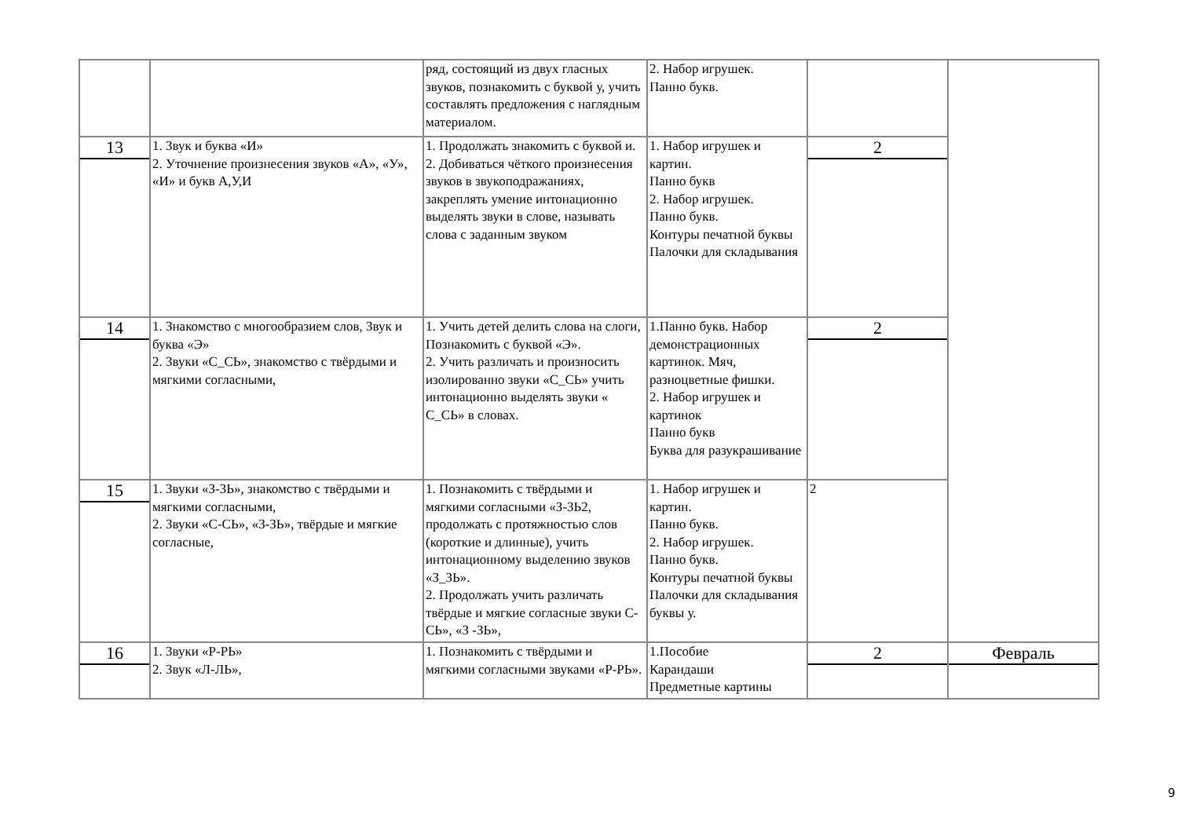| | | ряд, состоящий из двух гласных звуков, познакомить с буквой у, учить составлять предложения с наглядным материалом. | 2. Набор игрушек. Панно букв. | | |
| 13 | 1. Звук и буква «И» 2. Уточнение произнесения звуков «А», «У», «И» и букв А,У,И | 1. Продолжать знакомить с буквой и. 2. Добиваться чёткого произнесения звуков в звукоподражаниях, закреплять умение интонационно выделять звуки в слове, называть слова с заданным звуком | 1. Набор игрушек и картин. Панно букв 2. Набор игрушек. Панно букв. Контуры печатной буквы Палочки для складывания | 2 | |
| 14 | 1. Знакомство с многообразием слов, Звук и буква «Э» 2. Звуки «С_СЬ», знакомство с твёрдыми и мягкими согласными, | 1. Учить детей делить слова на слоги, Познакомить с буквой «Э». 2. Учить различать и произносить изолированно звуки «С_СЬ» учить интонационно выделять звуки « С_СЬ» в словах. | 1.Панно букв. Набор демонстрационных картинок. Мяч, разноцветные фишки. 2. Набор игрушек и картинок Панно букв Буква для разукрашивание | 2 | |
| 15 | 1. Звуки «З-ЗЬ», знакомство с твёрдыми и мягкими согласными, 2. Звуки «С-СЬ», «З-ЗЬ», твёрдые и мягкие согласные, | 1. Познакомить с твёрдыми и мягкими согласными «З-ЗЬ2, продолжать с протяжностью слов (короткие и длинные), учить интонационному выделению звуков «З_ЗЬ». 2. Продолжать учить различать твёрдые и мягкие согласные звуки С-СЬ», «З -ЗЬ», | 1. Набор игрушек и картин. Панно букв. 2. Набор игрушек. Панно букв. Контуры печатной буквы Палочки для складывания буквы у. | 2 | |
| 16 | 1. Звуки «Р-РЬ» 2. Звук «Л-ЛЬ», | 1. Познакомить с твёрдыми и мягкими согласными звуками «Р-РЬ». | 1.Пособие Карандаши Предметные картины | 2 | Февраль |
9